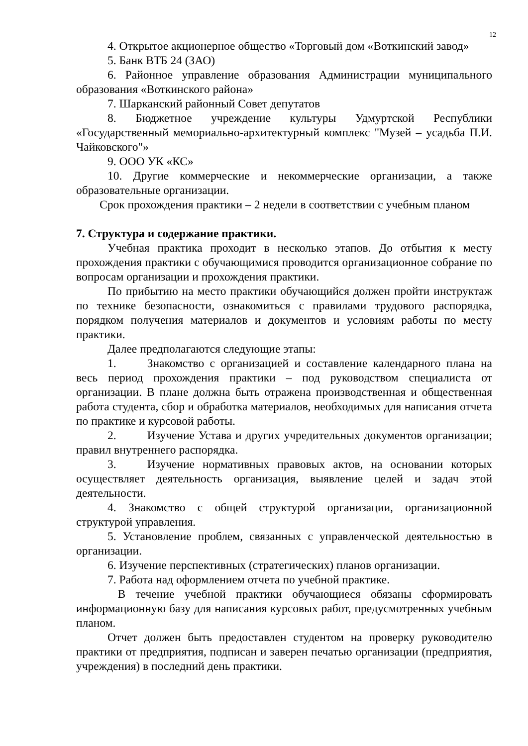12
4. Открытое акционерное общество «Торговый дом «Воткинский завод»
5. Банк ВТБ 24 (ЗАО)
6. Районное управление образования Администрации муниципального образования «Воткинского района»
7. Шарканский районный Совет депутатов
8. Бюджетное учреждение культуры Удмуртской Республики «Государственный мемориально-архитектурный комплекс "Музей – усадьба П.И. Чайковского"»
9. ООО УК «КС»
10. Другие коммерческие и некоммерческие организации, а также образовательные организации.
Срок прохождения практики – 2 недели в соответствии с учебным планом
7. Структура и содержание практики.
Учебная практика проходит в несколько этапов. До отбытия к месту прохождения практики с обучающимися проводится организационное собрание по вопросам организации и прохождения практики.
По прибытию на место практики обучающийся должен пройти инструктаж по технике безопасности, ознакомиться с правилами трудового распорядка, порядком получения материалов и документов и условиям работы по месту практики.
Далее предполагаются следующие этапы:
1. Знакомство с организацией и составление календарного плана на весь период прохождения практики – под руководством специалиста от организации. В плане должна быть отражена производственная и общественная работа студента, сбор и обработка материалов, необходимых для написания отчета по практике и курсовой работы.
2. Изучение Устава и других учредительных документов организации; правил внутреннего распорядка.
3. Изучение нормативных правовых актов, на основании которых осуществляет деятельность организация, выявление целей и задач этой деятельности.
4. Знакомство с общей структурой организации, организационной структурой управления.
5. Установление проблем, связанных с управленческой деятельностью в организации.
6. Изучение перспективных (стратегических) планов организации.
7. Работа над оформлением отчета по учебной практике.
В течение учебной практики обучающиеся обязаны сформировать информационную базу для написания курсовых работ, предусмотренных учебным планом.
Отчет должен быть предоставлен студентом на проверку руководителю практики от предприятия, подписан и заверен печатью организации (предприятия, учреждения) в последний день практики.